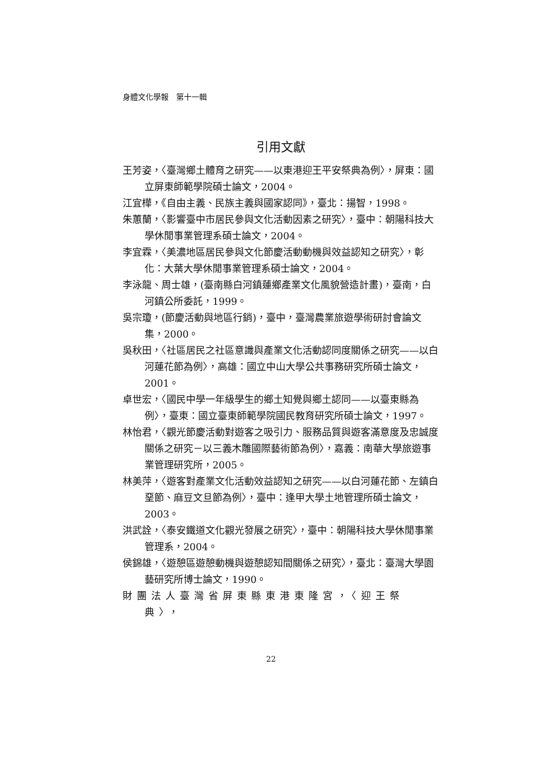身體文化學報　第十一輯
引用文獻
王芳姿，〈臺灣鄉土體育之研究——以東港迎王平安祭典為例〉，屏東：國立屏東師範學院碩士論文，2004。
江宜樺，《自由主義、民族主義與國家認同》，臺北：揚智，1998。
朱蕙蘭，〈影響臺中市居民參與文化活動因素之研究〉，臺中：朝陽科技大學休閒事業管理系碩士論文，2004。
李宜霖，〈美濃地區居民參與文化節慶活動動機與效益認知之研究〉，彰化：大葉大學休閒事業管理系碩士論文，2004。
李泳龍、周士雄，(臺南縣白河鎮蓮鄉產業文化風貌營造計畫)，臺南，白河鎮公所委託，1999。
吳宗瓊，(節慶活動與地區行銷)，臺中，臺灣農業旅遊學術研討會論文集，2000。
吳秋田，〈社區居民之社區意識與產業文化活動認同度關係之研究——以白河蓮花節為例〉，高雄：國立中山大學公共事務研究所碩士論文，2001。
卓世宏，〈國民中學一年級學生的鄉土知覺與鄉土認同——以臺東縣為例〉，臺東：國立臺東師範學院國民教育研究所碩士論文，1997。
林怡君，〈觀光節慶活動對遊客之吸引力、服務品質與遊客滿意度及忠誠度關係之研究－以三義木雕國際藝術節為例〉，嘉義：南華大學旅遊事業管理研究所，2005。
林美萍，〈遊客對產業文化活動效益認知之研究——以白河蓮花節、左鎮白堊節、麻豆文旦節為例〉，臺中：逢甲大學土地管理所碩士論文，2003。
洪武詮，〈泰安鐵道文化觀光發展之研究〉，臺中：朝陽科技大學休閒事業管理系，2004。
侯錦雄，〈遊憩區遊憩動機與遊憩認知間關係之研究〉，臺北：臺灣大學園藝研究所博士論文，1990。
財團法人臺灣省屏東縣東港東隆宮，〈迎王祭典〉，
22